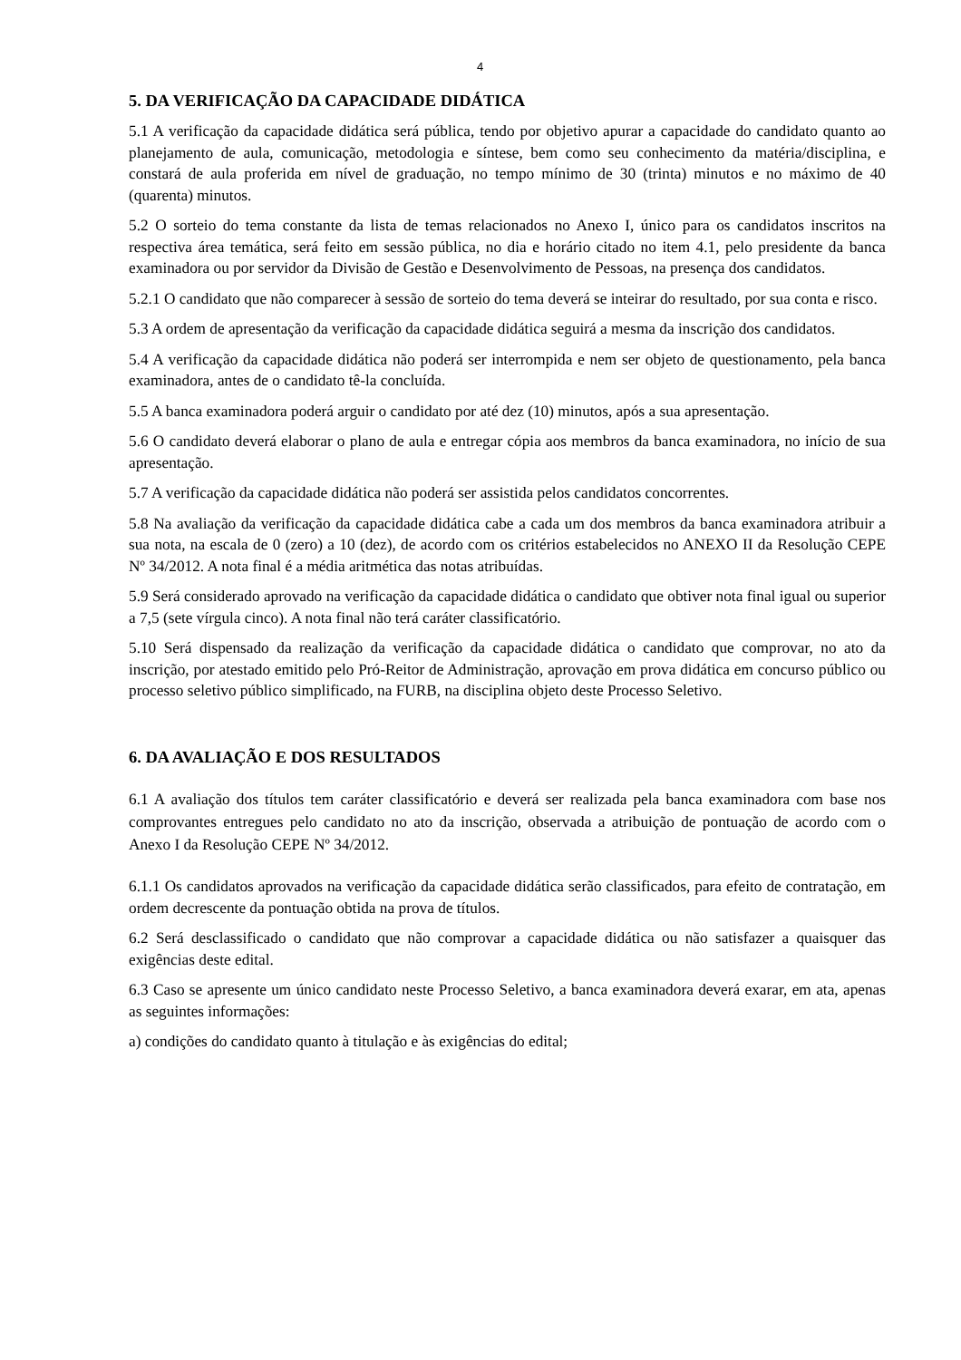4
5. DA VERIFICAÇÃO DA CAPACIDADE DIDÁTICA
5.1 A verificação da capacidade didática será pública, tendo por objetivo apurar a capacidade do candidato quanto ao planejamento de aula, comunicação, metodologia e síntese, bem como seu conhecimento da matéria/disciplina, e constará de aula proferida em nível de graduação, no tempo mínimo de 30 (trinta) minutos e no máximo de 40 (quarenta) minutos.
5.2 O sorteio do tema constante da lista de temas relacionados no Anexo I, único para os candidatos inscritos na respectiva área temática, será feito em sessão pública, no dia e horário citado no item 4.1, pelo presidente da banca examinadora ou por servidor da Divisão de Gestão e Desenvolvimento de Pessoas, na presença dos candidatos.
5.2.1 O candidato que não comparecer à sessão de sorteio do tema deverá se inteirar do resultado, por sua conta e risco.
5.3 A ordem de apresentação da verificação da capacidade didática seguirá a mesma da inscrição dos candidatos.
5.4 A verificação da capacidade didática não poderá ser interrompida e nem ser objeto de questionamento, pela banca examinadora, antes de o candidato tê-la concluída.
5.5 A banca examinadora poderá arguir o candidato por até dez (10) minutos, após a sua apresentação.
5.6 O candidato deverá elaborar o plano de aula e entregar cópia aos membros da banca examinadora, no início de sua apresentação.
5.7 A verificação da capacidade didática não poderá ser assistida pelos candidatos concorrentes.
5.8 Na avaliação da verificação da capacidade didática cabe a cada um dos membros da banca examinadora atribuir a sua nota, na escala de 0 (zero) a 10 (dez), de acordo com os critérios estabelecidos no ANEXO II da Resolução CEPE Nº 34/2012. A nota final é a média aritmética das notas atribuídas.
5.9 Será considerado aprovado na verificação da capacidade didática o candidato que obtiver nota final igual ou superior a 7,5 (sete vírgula cinco). A nota final não terá caráter classificatório.
5.10 Será dispensado da realização da verificação da capacidade didática o candidato que comprovar, no ato da inscrição, por atestado emitido pelo Pró-Reitor de Administração, aprovação em prova didática em concurso público ou processo seletivo público simplificado, na FURB, na disciplina objeto deste Processo Seletivo.
6. DA AVALIAÇÃO E DOS RESULTADOS
6.1 A avaliação dos títulos tem caráter classificatório e deverá ser realizada pela banca examinadora com base nos comprovantes entregues pelo candidato no ato da inscrição, observada a atribuição de pontuação de acordo com o Anexo I da Resolução CEPE Nº 34/2012.
6.1.1 Os candidatos aprovados na verificação da capacidade didática serão classificados, para efeito de contratação, em ordem decrescente da pontuação obtida na prova de títulos.
6.2 Será desclassificado o candidato que não comprovar a capacidade didática ou não satisfazer a quaisquer das exigências deste edital.
6.3 Caso se apresente um único candidato neste Processo Seletivo, a banca examinadora deverá exarar, em ata, apenas as seguintes informações:
a) condições do candidato quanto à titulação e às exigências do edital;